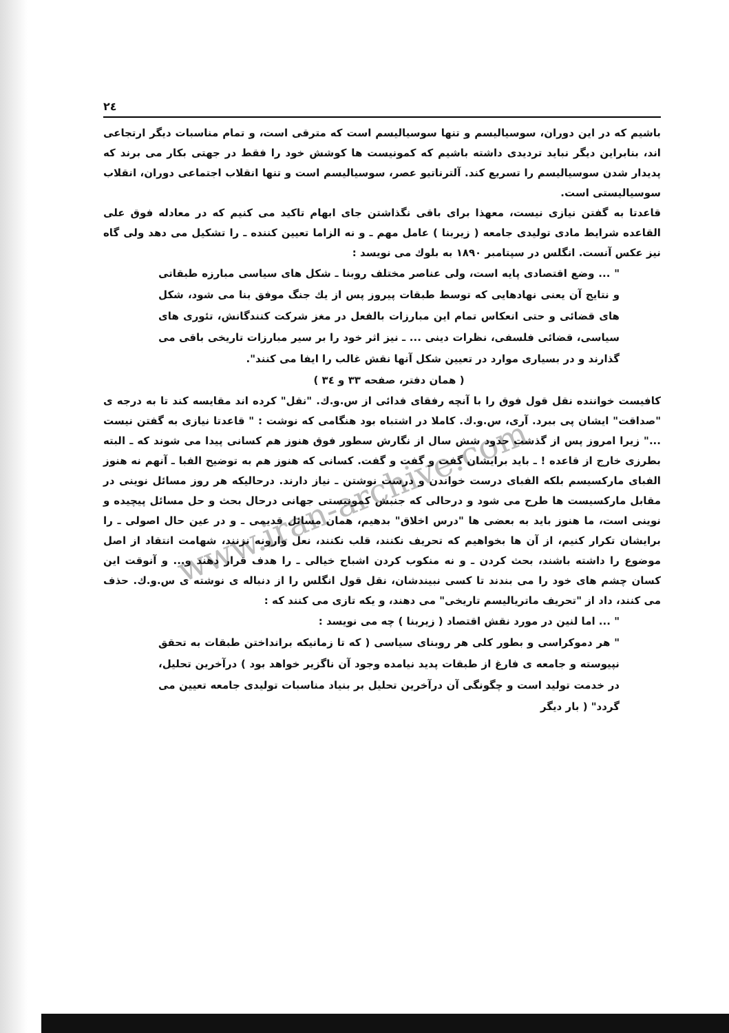www.iran-archive.com
٢٤
باشیم که در این دوران، سوسیالیسم و تنها سوسیالیسم است که مترقی است، و تمام مناسبات دیگر ارتجاعی اند، بنابراین دیگر نباید تردیدی داشته باشیم که کمونیست ها کوشش خود را فقط در جهتی بکار می برند که پدیدار شدن سوسیالیسم را تسریع کند. آلترناتیو عصر، سوسیالیسم است و تنها انقلاب اجتماعی دوران، انقلاب سوسیالیستی است.
قاعدتا به گفتن نیازی نیست، معهذا برای باقی نگذاشتن جای ابهام تاکید می کنیم که در معادله فوق علی القاعده شرایط مادی تولیدی جامعه ( زیربنا ) عامل مهم ـ و نه الزاما تعیین کننده ـ را تشکیل می دهد ولی گاه نیز عکس آنست. انگلس در سپتامبر ١٨٩٠ به بلوك می نویسد :
" ... وضع اقتصادی پایه است، ولی عناصر مختلف روبنا ـ شکل های سیاسی مبارزه طبقاتی و نتایج آن یعنی نهادهایی که توسط طبقات پیروز پس از یك جنگ موفق بنا می شود، شکل های قضائی و حتی انعکاس تمام این مبارزات بالفعل در مغز شرکت کنندگانش، تئوری های سیاسی، قضائی فلسفی، نظرات دینی ... ـ نیز اثر خود را بر سیر مبارزات تاریخی باقی می گذارند و در بسیاری موارد در تعیین شکل آنها نقش غالب را ایفا می کنند".
( همان دفتر، صفحه ٣٣ و ٣٤ )
کافیست خواننده نقل قول فوق را با آنچه رفقای فدائی از س.و.ك. "نقل" کرده اند مقایسه کند تا به درجه ی "صداقت" ایشان پی ببرد. آری، س.و.ك. کاملا در اشتباه بود هنگامی که نوشت : " قاعدتا نیازی به گفتن نیست ..." زیرا امروز پس از گذشت حدود شش سال از نگارش سطور فوق هنوز هم کسانی پیدا می شوند که ـ البته بطرزی خارج از قاعده ! ـ باید برایشان گفت و گفت و گفت. کسانی که هنوز هم به توضیح الفبا ـ آنهم نه هنوز الفبای مارکسیسم بلکه الفبای درست خواندن و درست نوشتن ـ نیاز دارند. درحالیکه هر روز مسائل نوینی در مقابل مارکسیست ها طرح می شود و درحالی که جنبش کمونیستی جهانی درحال بحث و حل مسائل پیچیده و نوینی است، ما هنوز باید به بعضی ها "درس اخلاق" بدهیم، همان مسائل قدیمی ـ و در عین حال اصولی ـ را برایشان تکرار کنیم، از آن ها بخواهیم که تحریف نکنند، قلب نکنند، نعل وارونه نزنند، شهامت انتقاد از اصل موضوع را داشته باشند، بحث کردن ـ و نه منکوب کردن اشباح خیالی ـ را هدف قرار دهند و... و آنوقت این کسان چشم های خود را می بندند تا کسی نبیندشان، نقل قول انگلس را از دنباله ی نوشته ی س.و.ك. حذف می کنند، داد از "تحریف ماتریالیسم تاریخی" می دهند، و یکه تازی می کنند که :
" ... اما لنین در مورد نقش اقتصاد ( زیربنا ) چه می نویسد :
" هر دموکراسی و بطور کلی هر روبنای سیاسی ( که تا زمانیکه برانداختن طبقات به تحقق نپیوسته و جامعه ی فارغ از طبقات پدید نیامده وجود آن ناگزیر خواهد بود ) درآخرین تحلیل، در خدمت تولید است و چگونگی آن درآخرین تحلیل بر بنیاد مناسبات تولیدی جامعه تعیین می گردد" ( بار دیگر